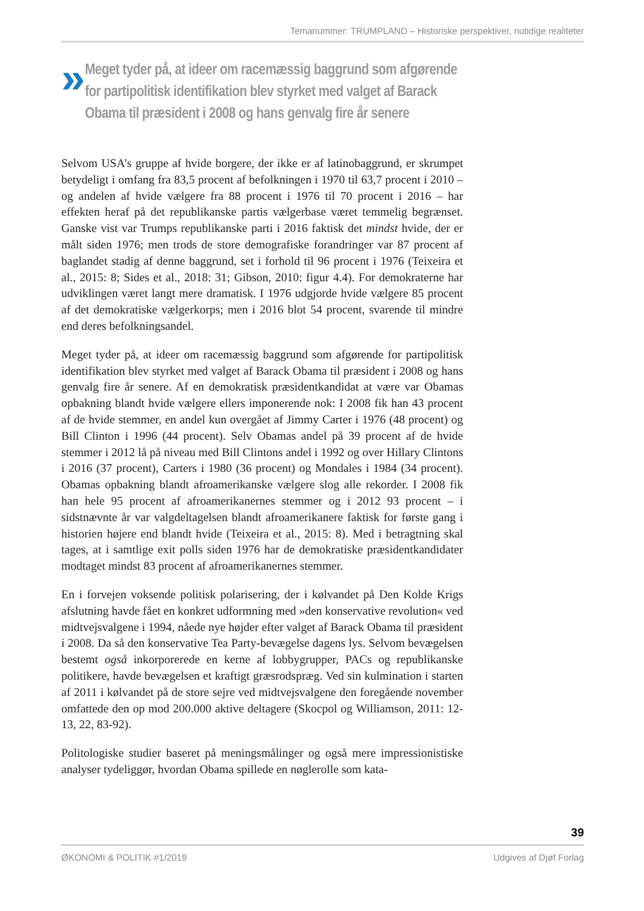Temanummer: TRUMPLAND – Historiske perspektiver, nutidige realiteter
»
Meget tyder på, at ideer om racemæssig baggrund som afgørende for partipolitisk identifikation blev styrket med valget af Barack Obama til præsident i 2008 og hans genvalg fire år senere
Selvom USA’s gruppe af hvide borgere, der ikke er af latinobaggrund, er skrumpet betydeligt i omfang fra 83,5 procent af befolkningen i 1970 til 63,7 procent i 2010 – og andelen af hvide vælgere fra 88 procent i 1976 til 70 procent i 2016 – har effekten heraf på det republikanske partis vælgerbase været temmelig begrænset. Ganske vist var Trumps republikanske parti i 2016 faktisk det mindst hvide, der er målt siden 1976; men trods de store demografiske forandringer var 87 procent af baglandet stadig af denne baggrund, set i forhold til 96 procent i 1976 (Teixeira et al., 2015: 8; Sides et al., 2018: 31; Gibson, 2010: figur 4.4). For demokraterne har udviklingen været langt mere dramatisk. I 1976 udgjorde hvide vælgere 85 procent af det demokratiske vælgerkorps; men i 2016 blot 54 procent, svarende til mindre end deres befolkningsandel.
Meget tyder på, at ideer om racemæssig baggrund som afgørende for partipolitisk identifikation blev styrket med valget af Barack Obama til præsident i 2008 og hans genvalg fire år senere. Af en demokratisk præsidentkandidat at være var Obamas opbakning blandt hvide vælgere ellers imponerende nok: I 2008 fik han 43 procent af de hvide stemmer, en andel kun overgået af Jimmy Carter i 1976 (48 procent) og Bill Clinton i 1996 (44 procent). Selv Obamas andel på 39 procent af de hvide stemmer i 2012 lå på niveau med Bill Clintons andel i 1992 og over Hillary Clintons i 2016 (37 procent), Carters i 1980 (36 procent) og Mondales i 1984 (34 procent). Obamas opbakning blandt afroamerikanske vælgere slog alle rekorder. I 2008 fik han hele 95 procent af afroamerikanernes stemmer og i 2012 93 procent – i sidstnævnte år var valgdeltagelsen blandt afroamerikanere faktisk for første gang i historien højere end blandt hvide (Teixeira et al., 2015: 8). Med i betragtning skal tages, at i samtlige exit polls siden 1976 har de demokratiske præsidentkandidater modtaget mindst 83 procent af afroamerikanernes stemmer.
En i forvejen voksende politisk polarisering, der i kølvandet på Den Kolde Krigs afslutning havde fået en konkret udformning med »den konservative revolution« ved midtvejsvalgene i 1994, nåede nye højder efter valget af Barack Obama til præsident i 2008. Da så den konservative Tea Party-bevægelse dagens lys. Selvom bevægelsen bestemt også inkorporerede en kerne af lobbygrupper, PACs og republikanske politikere, havde bevægelsen et kraftigt græsrodspræg. Ved sin kulmination i starten af 2011 i kølvandet på de store sejre ved midtvejsvalgene den foregående november omfattede den op mod 200.000 aktive deltagere (Skocpol og Williamson, 2011: 12-13, 22, 83-92).
Politologiske studier baseret på meningsmålinger og også mere impressionistiske analyser tydeliggør, hvordan Obama spillede en nøglerolle som kata-
39
ØKONOMI & POLITIK #1/2019 Udgives af Djøf Forlag